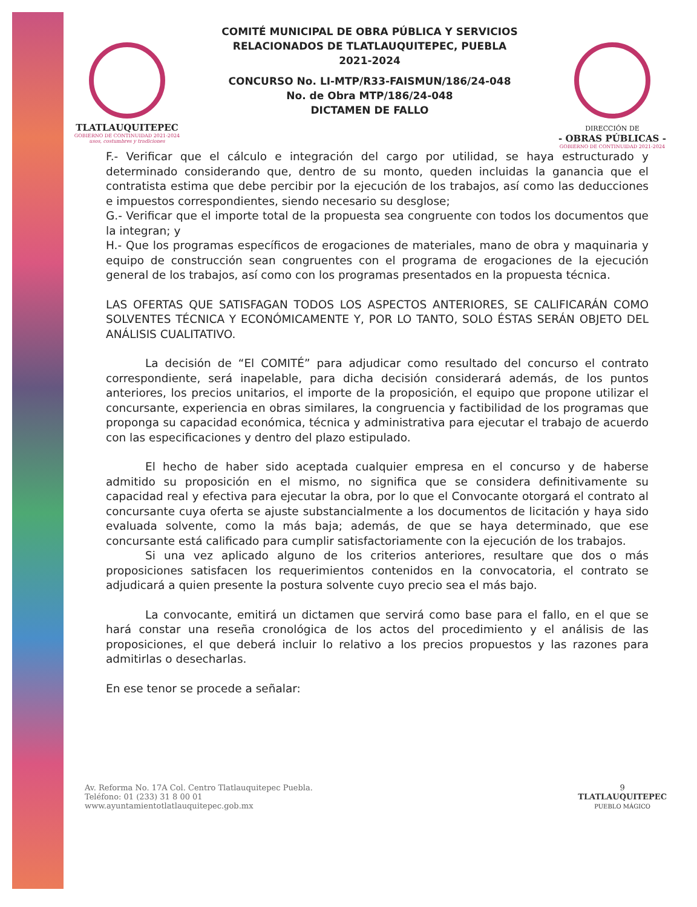TLATLAUQUITEPEC
GOBIERNO DE CONTINUIDAD 2021-2024
usos, costumbres y tradiciones
COMITÉ MUNICIPAL DE OBRA PÚBLICA Y SERVICIOS
RELACIONADOS DE TLATLAUQUITEPEC, PUEBLA
2021-2024
CONCURSO No. LI-MTP/R33-FAISMUN/186/24-048
No. de Obra MTP/186/24-048
DICTAMEN DE FALLO
DIRECCIÓN DE
- OBRAS PÚBLICAS -
GOBIERNO DE CONTINUIDAD 2021-2024
F.- Verificar que el cálculo e integración del cargo por utilidad, se haya estructurado y determinado considerando que, dentro de su monto, queden incluidas la ganancia que el contratista estima que debe percibir por la ejecución de los trabajos, así como las deducciones e impuestos correspondientes, siendo necesario su desglose;
G.- Verificar que el importe total de la propuesta sea congruente con todos los documentos que la integran; y
H.- Que los programas específicos de erogaciones de materiales, mano de obra y maquinaria y equipo de construcción sean congruentes con el programa de erogaciones de la ejecución general de los trabajos, así como con los programas presentados en la propuesta técnica.
LAS OFERTAS QUE SATISFAGAN TODOS LOS ASPECTOS ANTERIORES, SE CALIFICARÁN COMO SOLVENTES TÉCNICA Y ECONÓMICAMENTE Y, POR LO TANTO, SOLO ÉSTAS SERÁN OBJETO DEL ANÁLISIS CUALITATIVO.
La decisión de “El COMITÉ” para adjudicar como resultado del concurso el contrato correspondiente, será inapelable, para dicha decisión considerará además, de los puntos anteriores, los precios unitarios, el importe de la proposición, el equipo que propone utilizar el concursante, experiencia en obras similares, la congruencia y factibilidad de los programas que proponga su capacidad económica, técnica y administrativa para ejecutar el trabajo de acuerdo con las especificaciones y dentro del plazo estipulado.
El hecho de haber sido aceptada cualquier empresa en el concurso y de haberse admitido su proposición en el mismo, no significa que se considera definitivamente su capacidad real y efectiva para ejecutar la obra, por lo que el Convocante otorgará el contrato al concursante cuya oferta se ajuste substancialmente a los documentos de licitación y haya sido evaluada solvente, como la más baja; además, de que se haya determinado, que ese concursante está calificado para cumplir satisfactoriamente con la ejecución de los trabajos.
Si una vez aplicado alguno de los criterios anteriores, resultare que dos o más proposiciones satisfacen los requerimientos contenidos en la convocatoria, el contrato se adjudicará a quien presente la postura solvente cuyo precio sea el más bajo.
La convocante, emitirá un dictamen que servirá como base para el fallo, en el que se hará constar una reseña cronológica de los actos del procedimiento y el análisis de las proposiciones, el que deberá incluir lo relativo a los precios propuestos y las razones para admitirlas o desecharlas.
En ese tenor se procede a señalar:
Av. Reforma No. 17A Col. Centro Tlatlauquitepec Puebla.
Teléfono: 01 (233) 31 8 00 01
www.ayuntamientotlatlauquitepec.gob.mx
9
TLATLAUQUITEPEC
PUEBLO MÁGICO